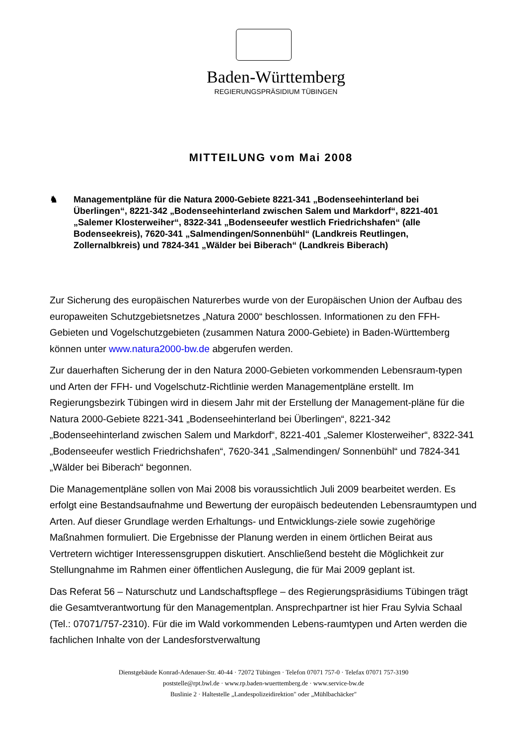Baden-Württemberg
REGIERUNGSPRÄSIDIUM TÜBINGEN
MITTEILUNG vom Mai 2008
♞ Managementpläne für die Natura 2000-Gebiete 8221-341 „Bodenseehinterland bei Überlingen“, 8221-342 „Bodenseehinterland zwischen Salem und Markdorf“, 8221-401 „Salemer Klosterweiher“, 8322-341 „Bodenseeufer westlich Friedrichshafen“ (alle Bodenseekreis), 7620-341 „Salmendingen/Sonnenbühl“ (Landkreis Reutlingen, Zollernalbkreis) und 7824-341 „Wälder bei Biberach“ (Landkreis Biberach)
Zur Sicherung des europäischen Naturerbes wurde von der Europäischen Union der Aufbau des europaweiten Schutzgebietsnetzes „Natura 2000“ beschlossen. Informationen zu den FFH-Gebieten und Vogelschutzgebieten (zusammen Natura 2000-Gebiete) in Baden-Württemberg können unter www.natura2000-bw.de abgerufen werden.
Zur dauerhaften Sicherung der in den Natura 2000-Gebieten vorkommenden Lebensraum-typen und Arten der FFH- und Vogelschutz-Richtlinie werden Managementpläne erstellt. Im Regierungsbezirk Tübingen wird in diesem Jahr mit der Erstellung der Management-pläne für die Natura 2000-Gebiete 8221-341 „Bodenseehinterland bei Überlingen“, 8221-342 „Bodenseehinterland zwischen Salem und Markdorf“, 8221-401 „Salemer Klosterweiher“, 8322-341 „Bodenseeufer westlich Friedrichshafen“, 7620-341 „Salmendingen/ Sonnenbühl“ und 7824-341 „Wälder bei Biberach“ begonnen.
Die Managementpläne sollen von Mai 2008 bis voraussichtlich Juli 2009 bearbeitet werden. Es erfolgt eine Bestandsaufnahme und Bewertung der europäisch bedeutenden Lebensraumtypen und Arten. Auf dieser Grundlage werden Erhaltungs- und Entwicklungs-ziele sowie zugehörige Maßnahmen formuliert. Die Ergebnisse der Planung werden in einem örtlichen Beirat aus Vertretern wichtiger Interessensgruppen diskutiert. Anschließend besteht die Möglichkeit zur Stellungnahme im Rahmen einer öffentlichen Auslegung, die für Mai 2009 geplant ist.
Das Referat 56 – Naturschutz und Landschaftspflege – des Regierungspräsidiums Tübingen trägt die Gesamtverantwortung für den Managementplan. Ansprechpartner ist hier Frau Sylvia Schaal (Tel.: 07071/757-2310). Für die im Wald vorkommenden Lebens-raumtypen und Arten werden die fachlichen Inhalte von der Landesforstverwaltung
Dienstgebäude Konrad-Adenauer-Str. 40-44 · 72072 Tübingen · Telefon 07071 757-0 · Telefax 07071 757-3190
poststelle@rpt.bwl.de · www.rp.baden-wuerttemberg.de · www.service-bw.de
Buslinie 2 · Haltestelle „Landespolizeidirektion" oder „Mühlbachäcker"